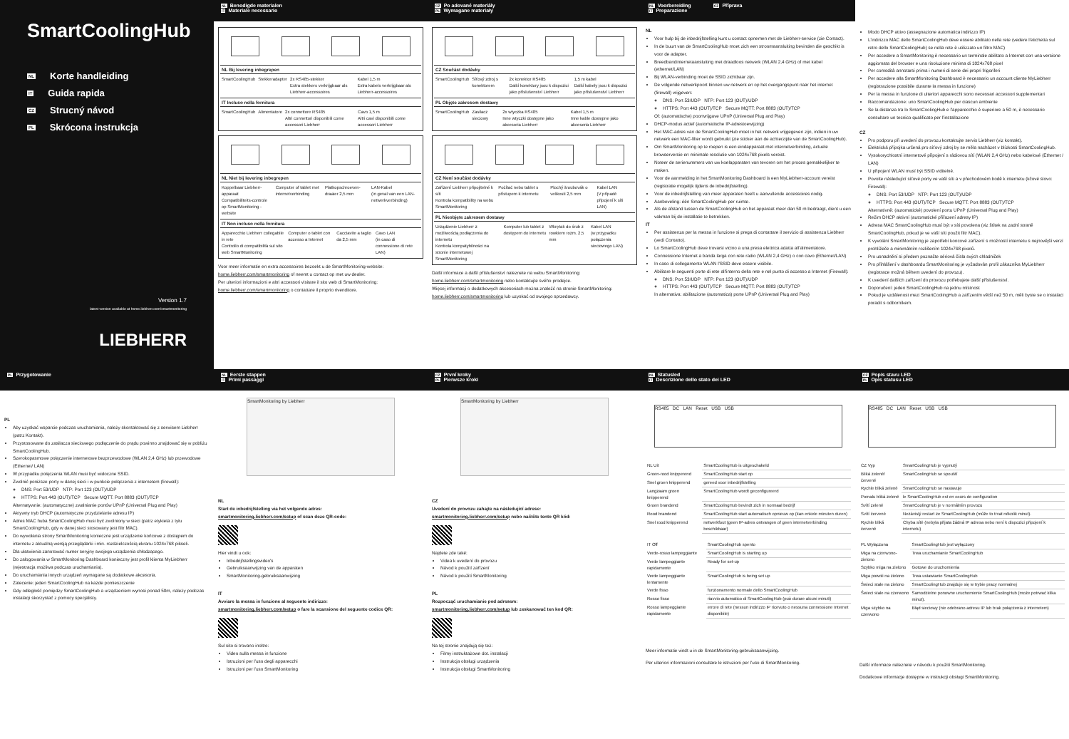SmartCoolingHub
NL Korte handleiding
IT Guida rapida
CZ Strucný návod
PL Skrócona instrukcja
Version 1.7
latest version available at home.liebherr.com/smartmonitoring
LIEBHERR
NL Benodigde materialen
IT Materiale necessario
NL Bij levering inbegrepen
| SmartCoolingHub | Stekkeradapter | 2x RS485-stekker Extra stekkers verkrijgbaar als Liebherr-accessoires | Kabel 1,5 m Extra kabels verkrijgbaar als Liebherr-accessoires |
IT Incluso nella fornitura
| SmartCoolingHub | Alimentatore | 2x connettore RS485 Altri connettori disponibili come accessori Liebherr | Cavo 1,5 m Altri cavi disponibili come accessori Liebherr |
NL Niet bij levering inbegrepen
| Koppelbaar Liebherr-apparaat Compatibiliteits-controle op SmartMonitoring -website | Computer of tablet met internetverbinding | Platkopschroeven-draaier 2,5 mm | LAN-Kabel (in geval van een LAN-netwerkverbinding) |
IT Non incluso nella fornitura
| Apparecchio Liebherr collegabile in rete Controllo di compatibilità sul sito web SmartMonitoring | Computer o tablet con accesso a Internet | Cacciavite a taglio da 2,5 mm | Cavo LAN (in caso di connessione di rete LAN) |
Voor meer informatie en extra accessoires bezoekt u de SmartMonitoring-website: home.liebherr.com/smartmonitoring of neemt u contact op met uw dealer.
Per ulteriori informazioni e altri accessori visitare il sito web di SmartMonitoring: home.liebherr.com/smartmonitoring o contattare il proprio rivenditore.
CZ Po adované materiály
PL Wymagane materiały
CZ Součást dodávky
| SmartCoolingHub | Síťový zdroj s konektorem | 2x konektor RS485 Další konektory jsou k dispozici jako příslušenství Liebherr | 1,5 m kabel Další kabely jsou k dispozici jako příslušenství Liebherr |
PL Objęte zakresem dostawy
| SmartCoolingHub | Zasilacz sieciowy | 2x wtyczka RS485 Inne wtyczki dostępne jako akcesoria Liebherr | Kabel 1,5 m Inne kable dostępne jako akcesoria Liebherr |
CZ Není součást dodávky
| Zařízení Liebherr připojitelné k síti Kontrola kompatibility na webu SmartMonitoring | Počítač nebo tablet s přístupem k internetu | Plochý šroubovák o velikosti 2,5 mm | Kabel LAN (V případě připojení k síti LAN) |
PL Nieobjęte zakresem dostawy
| Urządzenie Liebherr z możliwością podłączenia do internetu Kontrola kompatybilności na stronie internetowej SmartMonitoring | Komputer lub tablet z dostępem do internetu | Wkrętak do śrub z rowkiem rozm. 2,5 mm | Kabel LAN (w przypadku połączenia sieciowego LAN) |
Další informace a další příslušenství naleznete na webu SmartMonitoring: home.liebherr.com/smartmonitoring nebo kontaktujte svého prodejce.
Więcej informacji o dodatkowych akcesoriach można znaleźć na stronie SmartMonitoring: home.liebherr.com/smartmonitoring lub uzyskać od swojego sprzedawcy.
NL Voorbereiding CZ Příprava
IT Preparazione
NL
Voor hulp bij de inbedrijfstelling kunt u contact opnemen met de Liebherr-service (zie Contact).
In de buurt van de SmartCoolingHub moet zich een stroomaansluiting bevinden die geschikt is voor de adapter.
Breedbandinternetaansluiting met draadloos netwerk (WLAN 2,4 GHz) of met kabel (ethernet/LAN)
Bij WLAN-verbinding moet de SSID zichtbaar zijn.
De volgende netwerkpoort binnen uw netwerk en op het overgangspunt naar het internet (firewall) vrijgeven:
DNS: Port 53/UDP NTP: Port 123 (OUT)/UDP
HTTPS: Port 443 (OUT)/TCP Secure MQTT: Port 8883 (OUT)/TCP
Of: (automatische) poortvrijgave UPnP (Universal Plug and Play)
DHCP-modus actief (automatische IP-adrestoewijzing)
Het MAC-adres van de SmartCoolingHub moet in het netwerk vrijgegeven zijn, indien in uw netwerk een MAC-filter wordt gebruikt (zie sticker aan de achterzijde van de SmartCoolingHub).
Om SmartMonitoring op te roepen is een eindapparaat met internetverbinding, actuele browserversie en minimale resolutie van 1024x768 pixels vereist.
Noteer de serienummers van uw koelapparaten van tevoren om het proces gemakkelijker te maken.
Voor de aanmelding in het SmartMonitoring Dashboard is een MyLiebherr-account vereist (registratie mogelijk tijdens de inbedrijfstelling).
Voor de inbedrijfstelling van meer apparaten heeft u aanvullende accessoires nodig.
Aanbeveling: één SmartCoolingHub per ruimte.
Als de afstand tussen de SmartCoolingHub en het apparaat meer dan 50 m bedraagt, dient u een vakman bij de installatie te betrekken.
IT
Per assistenza per la messa in funzione si prega di contattare il servizio di assistenza Liebherr (vedi Contatto).
Lo SmartCoolingHub deve trovarsi vicino a una presa elettrica adatta all'alimentatore.
Connessione Internet a banda larga con rete radio (WLAN 2,4 GHz) o con cavo (Ethernet/LAN)
In caso di collegamento WLAN l'SSID deve essere visibile.
Abilitare le seguenti porte di rete all'interno della rete e nel punto di accesso a Internet (Firewall):
DNS: Port 53/UDP NTP: Port 123 (OUT)/UDP
HTTPS: Port 443 (OUT)/TCP Secure MQTT: Port 8883 (OUT)/TCP
In alternativa: abilitazione (automatica) porte UPnP (Universal Plug and Play)
Modo DHCP attivo (assegnazione automatica indirizzo IP)
L'indirizzo MAC dello SmartCoolingHub deve essere abilitato nella rete (vedere l'etichetta sul retro dello SmartCoolingHub) se nella rete è utilizzato un filtro MAC)
Per accedere a SmartMonitoring è necessario un terminale abilitato a Internet con una versione aggiornata del browser e una risoluzione minima di 1024x768 pixel
Per comodità annotarsi prima i numeri di serie dei propri frigoriferi
Per accedere alla SmartMonitoring Dashboard è necessario un account cliente MyLiebherr (registrazione possibile durante la messa in funzione)
Per la messa in funzione di ulteriori apparecchi sono necessari accessori supplementari
Raccomandazione: uno SmartCoolingHub per ciascun ambiente
Se la distanza tra lo SmartCoolingHub e l'apparecchio è superiore a 50 m, è necessario consultare un tecnico qualificato per l'installazione
CZ
Pro podporu při uvedení do provozu kontaktujte servis Liebherr (viz kontakt).
Elektrická přípojka určená pro síťový zdroj by se měla nacházet v blízkosti SmartCoolingHub.
Vysokorychlostní internetové připojení s rádiovou sítí (WLAN 2,4 GHz) nebo kabelové (Ethernet / LAN)
U připojení WLAN musí být SSID viditelné.
Povolte následující síťové porty ve vaší síti a v přechodovém bodě k internetu (kčové slovo: Firewall):
DNS: Port 53/UDP NTP: Port 123 (OUT)/UDP
HTTPS: Port 443 (OUT)/TCP Secure MQTT: Port 8883 (OUT)/TCP
Alternativně: (automatické) povolení portu UPnP (Universal Plug and Play)
Režim DHCP aktivní (automatické přiřazení adresy IP)
Adresa MAC SmartCoolingHub musí být v síti povolena (viz štítek na zadní straně SmartCoolingHub, pokud je ve vaší síti použit filtr MAC).
K vyvolání SmartMonitoring je zapotřebí koncové zařízení s možností internetu s nejnovější verzí prohlížeče a minimálním rozlišením 1024x768 pixelů.
Pro usnadnění si předem poznačte sériová čísla svých chladniček
Pro přihlášení v dashboardu SmartMonitoring je vyžadován profil zákazníka MyLiebherr (registrace možná během uvedení do provozu).
K uvedení dalších zařízení do provozu potřebujete další příslušenství.
Doporučení: jeden SmartCoolingHub na jednu místnost
Pokud je vzdálenost mezi SmartCoolingHub a zařízením větší než 50 m, měli byste se o instalaci poradit s odborníkem.
PL Przygotowanie
PL
Aby uzyskać wsparcie podczas uruchamiania, należy skontaktować się z serwisem Liebherr (patrz Kontakt).
Przystosowane do zasilacza sieciowego podłączenie do prądu powinno znajdować się w pobliżu SmartCoolingHub.
Szerokopasmowe połączenie internetowe bezprzewodowe (WLAN 2,4 GHz) lub przewodowe (Ethernet/ LAN)
W przypadku połączenia WLAN musi być widoczne SSID.
Zwolnić poniższe porty w danej sieci i w punkcie połączenia z internetem (firewall):
DNS: Port 53/UDP NTP: Port 123 (OUT)/UDP
HTTPS: Port 443 (OUT)/TCP Secure MQTT: Port 8883 (OUT)/TCP
Alternatywnie: (automatyczne) zwalnianie portów UPnP (Universal Plug and Play)
Aktywny tryb DHCP (automatyczne przydzielanie adresu IP)
Adres MAC huba SmartCoolingHub musi być zwolniony w sieci (patrz etykieta z tyłu SmartCoolingHub, gdy w danej sieci stosowany jest filtr MAC).
Do wywołania strony SmartMonitoring konieczne jest urządzenie końcowe z dostępem do internetu z aktualną wersją przeglądarki i min. rozdzielczością ekranu 1024x768 pikseli.
Dla ułatwienia zanotować numer seryjny swojego urządzenia chłodzącego.
Do zalogowania w SmartMonitoring Dashboard konieczny jest profil klienta MyLiebherr (rejestracja możliwa podczas uruchamiania).
Do uruchamiania innych urządzeń wymagane są dodatkowe akcesoria.
Zalecenie: jeden SmartCoolingHub na każde pomieszczenie
Gdy odległość pomiędzy SmartCoolingHub a urządzeniem wynosi ponad 50m, należy podczas instalacji skorzystać z pomocy specjalisty.
NL Eerste stappen
IT Primi passaggi
SmartMonitoring by Liebherr
NL
Start de inbedrijfstelling via het volgende adres:
smartmonitoring.liebherr.com/setup of scan deze QR-code:
Hier vindt u ook:
Inbedrijfstellingsvideo's
Gebruiksaanwijzing van de apparaten
SmartMonitoring-gebruiksaanwijzing
IT
Avviare la messa in funzione al seguente indirizzo:
smartmonitoring.liebherr.com/setup o fare la scansione del seguente codice QR:
Sul sito si trovano inoltre:
Video sulla messa in funzione
Istruzioni per l'uso degli apparecchi
Istruzioni per l'uso SmartMonitoring
CZ První kroky
PL Pierwsze kroki
SmartMonitoring by Liebherr
CZ
Uvedení do provozu zahajte na následující adrese:
smartmonitoring.liebherr.com/setup nebo načtěte tento QR kód:
Najdete zde také:
Videa k uvedení do provozu
Návod k použití zařízení
Návod k použití SmartMonitoring
PL
Rozpocząć uruchamianie pod adresem:
smartmonitoring.liebherr.com/setup lub zeskanować ten kod QR:
Na tej stronie znajdują się też:
Filmy instruktażowe dot. instalacji
Instrukcja obsługi urządzenia
Instrukcja obsługi SmartMonitoring
NL Statusled
IT Descrizione dello stato dei LED
RS485 DC LAN Reset USB USB
| NL Uit | SmartCoolingHub is uitgeschakeld |
| Groen-rood knipperend | SmartCoolingHub start op |
| Snel groen knipperend | gereed voor inbedrijfstelling |
| Langzaam groen knipperend | SmartCoolingHub wordt geconfigureerd |
| Groen brandend | SmartCoolingHub bevindt zich in normaal bedrijf |
| Rood brandend | SmartCoolingHub start automatisch opnieuw op (kan enkele minuten duren) |
| Snel rood knipperend | netwerkfout (geen IP-adres ontvangen of geen internetverbinding beschikbaar) |
| IT Off | SmartCoolingHub spento |
| Verde-rosso lampeggiante | SmartCoolingHub is starting up |
| Verde lampeggiante rapidamente | Ready for set-up |
| Verde lampeggiante lentamente | SmartCoolingHub is being set up |
| Verde fisso | funzionamento normale dello SmartCoolingHub |
| Rosso fisso | riavvio automatico di SmartCoolingHub (può durare alcuni minuti) |
| Rosso lampeggiante rapidamente | errore di rete (nessun indirizzo IP ricevuto o nessuna connessione Internet disponibile) |
Meer informatie vindt u in de SmartMonitoring-gebruiksaanwijzing.
Per ulteriori informazioni consultare le istruzioni per l'uso di SmartMonitoring.
CZ Popis stavu LED
PL Opis statusu LED
RS485 DC LAN Reset USB USB
| CZ Vyp | SmartCoolingHub je vypnutý |
| Bliká zeleně/červeně | SmartCoolingHub se spouští |
| Rychle bliká zeleně | SmartCoolingHub se nastavuje |
| Pomalu bliká zeleně | le SmartCoolingHub est en cours de configuration |
| Svítí zeleně | SmartCoolingHub je v normálním provozu |
| Svítí červeně | Nezávislý restart ze SmartCoolingHub (může to trvat několik minut). |
| Rychle bliká červeně | Chyba sítě (nebyla přijata žádná IP adresa nebo není k dispozici připojení k internetu) |
| PL Wyłączona | SmartCoolingHub jest wyłączony |
| Miga na czerwono-zielono | Trwa uruchamianie SmartCoolingHub |
| Szybko miga na zielono | Gotowe do uruchomienia |
| Miga powoli na zielono | Trwa ustawianie SmartCoolingHub |
| Świeci stale na zielono | SmartCoolingHub znajduje się w trybie pracy normalnej |
| Świeci stale na czerwono | Samodzielne ponowne uruchomienie SmartCoolingHub (może potrwać kilka minut). |
| Miga szybko na czerwono | Błąd sieciowy (nie odebrano adresu IP lub brak połączenia z internetem) |
Další informace naleznete v návodu k použití SmartMonitoring.
Dodatkowe informacje dostępne w instrukcji obsługi SmartMonitoring.